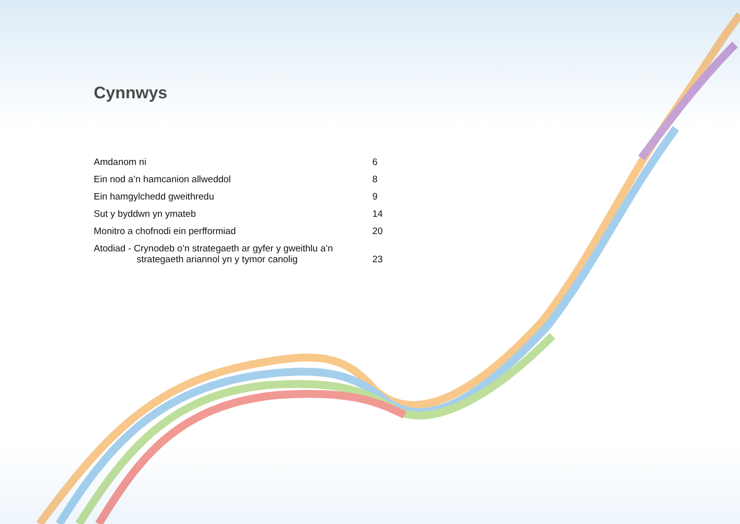Cynnwys
| Amdanom ni | 6 |
| Ein nod a’n hamcanion allweddol | 8 |
| Ein hamgylchedd gweithredu | 9 |
| Sut y byddwn yn ymateb | 14 |
| Monitro a chofnodi ein perfformiad | 20 |
| Atodiad - Crynodeb o’n strategaeth ar gyfer y gweithlu a’n strategaeth ariannol yn y tymor canolig | 23 |